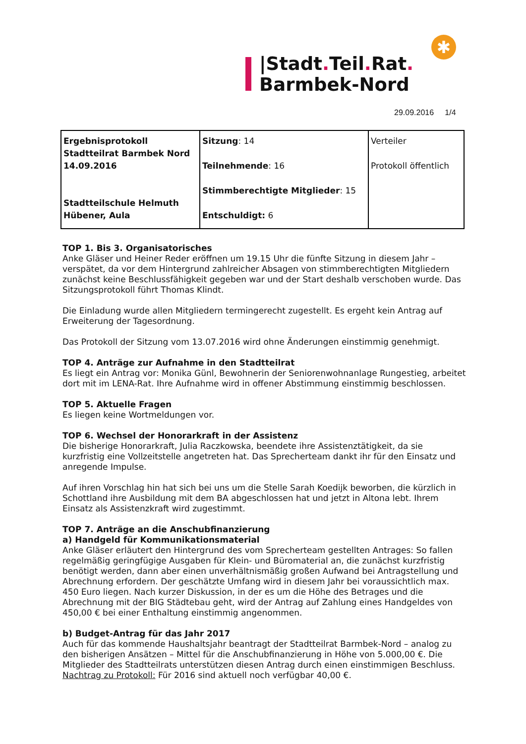✱
|Stadt. Teil. Rat.
Barmbek-Nord
29.09.2016 1/4
| Ergebnisprotokoll Stadtteilrat Barmbek Nord 14.09.2016 Stadtteilschule Helmuth Hübener, Aula | Sitzung : 14 Teilnehmende : 16 Stimmberechtigte Mitglieder : 15 Entschuldigt: 6 | Verteiler Protokoll öffentlich |
TOP 1. Bis 3. Organisatorisches
Anke Gläser und Heiner Reder eröffnen um 19.15 Uhr die fünfte Sitzung in diesem Jahr – verspätet, da vor dem Hintergrund zahlreicher Absagen von stimmberechtigten Mitgliedern zunächst keine Beschlussfähigkeit gegeben war und der Start deshalb verschoben wurde. Das Sitzungsprotokoll führt Thomas Klindt.
Die Einladung wurde allen Mitgliedern termingerecht zugestellt. Es ergeht kein Antrag auf Erweiterung der Tagesordnung.
Das Protokoll der Sitzung vom 13.07.2016 wird ohne Änderungen einstimmig genehmigt.
TOP 4. Anträge zur Aufnahme in den Stadtteilrat
Es liegt ein Antrag vor: Monika Günl, Bewohnerin der Seniorenwohnanlage Rungestieg, arbeitet dort mit im LENA-Rat. Ihre Aufnahme wird in offener Abstimmung einstimmig beschlossen.
TOP 5. Aktuelle Fragen
Es liegen keine Wortmeldungen vor.
TOP 6. Wechsel der Honorarkraft in der Assistenz
Die bisherige Honorarkraft, Julia Raczkowska, beendete ihre Assistenztätigkeit, da sie kurzfristig eine Vollzeitstelle angetreten hat. Das Sprecherteam dankt ihr für den Einsatz und anregende Impulse.
Auf ihren Vorschlag hin hat sich bei uns um die Stelle Sarah Koedijk beworben, die kürzlich in Schottland ihre Ausbildung mit dem BA abgeschlossen hat und jetzt in Altona lebt. Ihrem Einsatz als Assistenzkraft wird zugestimmt.
TOP 7. Anträge an die Anschubfinanzierung
a) Handgeld für Kommunikationsmaterial
Anke Gläser erläutert den Hintergrund des vom Sprecherteam gestellten Antrages: So fallen regelmäßig geringfügige Ausgaben für Klein- und Büromaterial an, die zunächst kurzfristig benötigt werden, dann aber einen unverhältnismäßig großen Aufwand bei Antragstellung und Abrechnung erfordern. Der geschätzte Umfang wird in diesem Jahr bei voraussichtlich max. 450 Euro liegen. Nach kurzer Diskussion, in der es um die Höhe des Betrages und die Abrechnung mit der BIG Städtebau geht, wird der Antrag auf Zahlung eines Handgeldes von 450,00 € bei einer Enthaltung einstimmig angenommen.
b) Budget-Antrag für das Jahr 2017
Auch für das kommende Haushaltsjahr beantragt der Stadtteilrat Barmbek-Nord – analog zu den bisherigen Ansätzen – Mittel für die Anschubfinanzierung in Höhe von 5.000,00 €. Die Mitglieder des Stadtteilrats unterstützen diesen Antrag durch einen einstimmigen Beschluss. Nachtrag zu Protokoll: Für 2016 sind aktuell noch verfügbar 40,00 €.